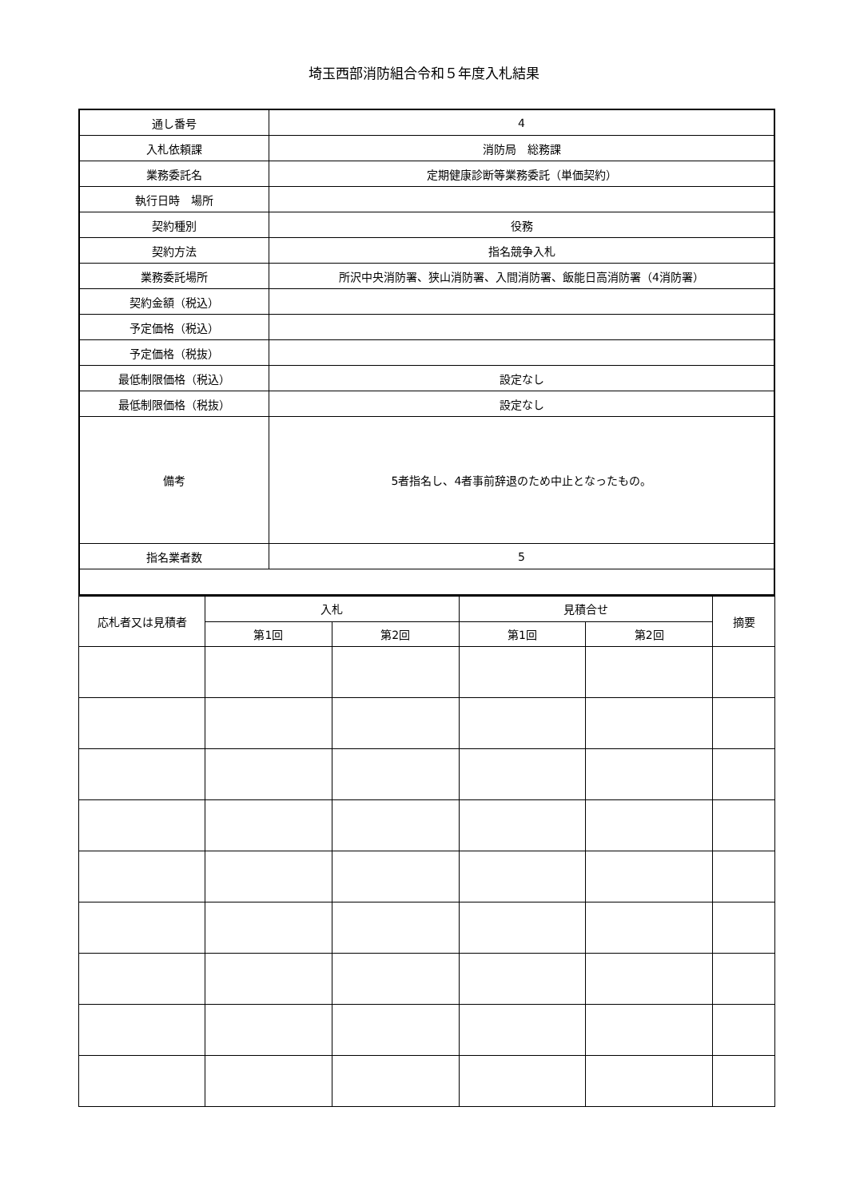埼玉西部消防組合令和５年度入札結果
| 通し番号 | 4 |
| 入札依頼課 | 消防局 総務課 |
| 業務委託名 | 定期健康診断等業務委託（単価契約） |
| 執行日時 場所 | |
| 契約種別 | 役務 |
| 契約方法 | 指名競争入札 |
| 業務委託場所 | 所沢中央消防署、狭山消防署、入間消防署、飯能日高消防署（4消防署） |
| 契約金額（税込） | |
| 予定価格（税込） | |
| 予定価格（税抜） | |
| 最低制限価格（税込） | 設定なし |
| 最低制限価格（税抜） | 設定なし |
| 備考 | 5者指名し、4者事前辞退のため中止となったもの。 |
| 指名業者数 | 5 |
| 応札者又は見積者 | 入札 | | 見積合せ | | 摘要 |
| --- | --- | --- | --- | --- | --- |
| | 第1回 | 第2回 | 第1回 | 第2回 | |